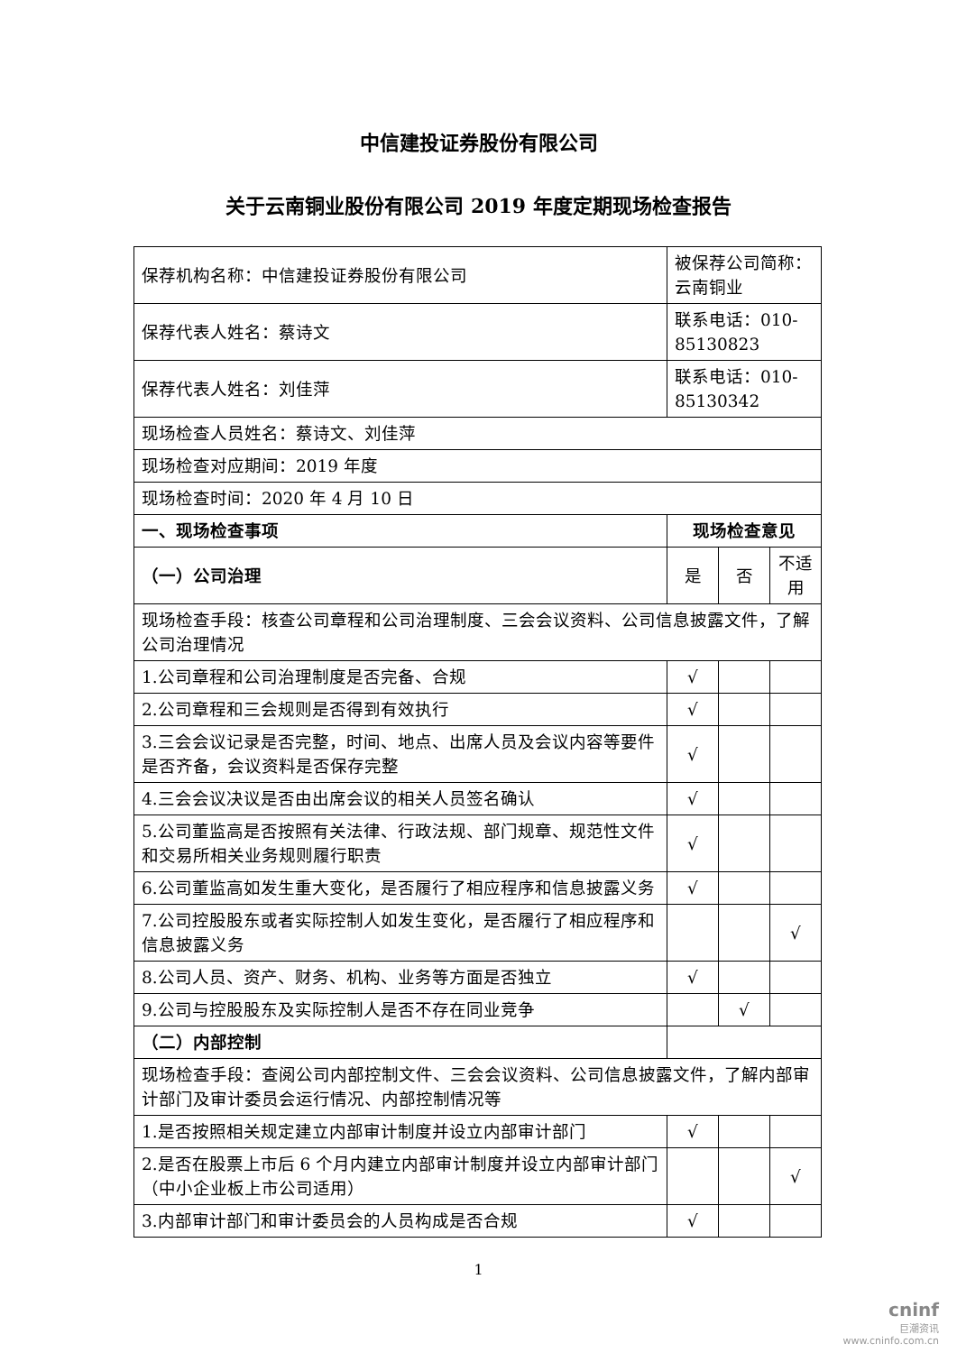中信建投证券股份有限公司
关于云南铜业股份有限公司 2019 年度定期现场检查报告
| 保荐机构名称：中信建投证券股份有限公司 | 被保荐公司简称：云南铜业 | | |
| 保荐代表人姓名：蔡诗文 | 联系电话：010-85130823 | | |
| 保荐代表人姓名：刘佳萍 | 联系电话：010-85130342 | | |
| 现场检查人员姓名：蔡诗文、刘佳萍 | | | |
| 现场检查对应期间：2019 年度 | | | |
| 现场检查时间：2020 年 4 月 10 日 | | | |
| 一、现场检查事项 | 现场检查意见 | | |
| （一）公司治理 | 是 | 否 | 不适用 |
| 现场检查手段：核查公司章程和公司治理制度、三会会议资料、公司信息披露文件，了解公司治理情况 | | | |
| 1.公司章程和公司治理制度是否完备、合规 | √ | | |
| 2.公司章程和三会规则是否得到有效执行 | √ | | |
| 3.三会会议记录是否完整，时间、地点、出席人员及会议内容等要件是否齐备，会议资料是否保存完整 | √ | | |
| 4.三会会议决议是否由出席会议的相关人员签名确认 | √ | | |
| 5.公司董监高是否按照有关法律、行政法规、部门规章、规范性文件和交易所相关业务规则履行职责 | √ | | |
| 6.公司董监高如发生重大变化，是否履行了相应程序和信息披露义务 | √ | | |
| 7.公司控股股东或者实际控制人如发生变化，是否履行了相应程序和信息披露义务 | | | √ |
| 8.公司人员、资产、财务、机构、业务等方面是否独立 | √ | | |
| 9.公司与控股股东及实际控制人是否不存在同业竞争 | | √ | |
| （二）内部控制 | | | |
| 现场检查手段：查阅公司内部控制文件、三会会议资料、公司信息披露文件，了解内部审计部门及审计委员会运行情况、内部控制情况等 | | | |
| 1.是否按照相关规定建立内部审计制度并设立内部审计部门 | √ | | |
| 2.是否在股票上市后 6 个月内建立内部审计制度并设立内部审计部门（中小企业板上市公司适用） | | | √ |
| 3.内部审计部门和审计委员会的人员构成是否合规 | √ | | |
1
cninf
巨潮资讯
www.cninfo.com.cn